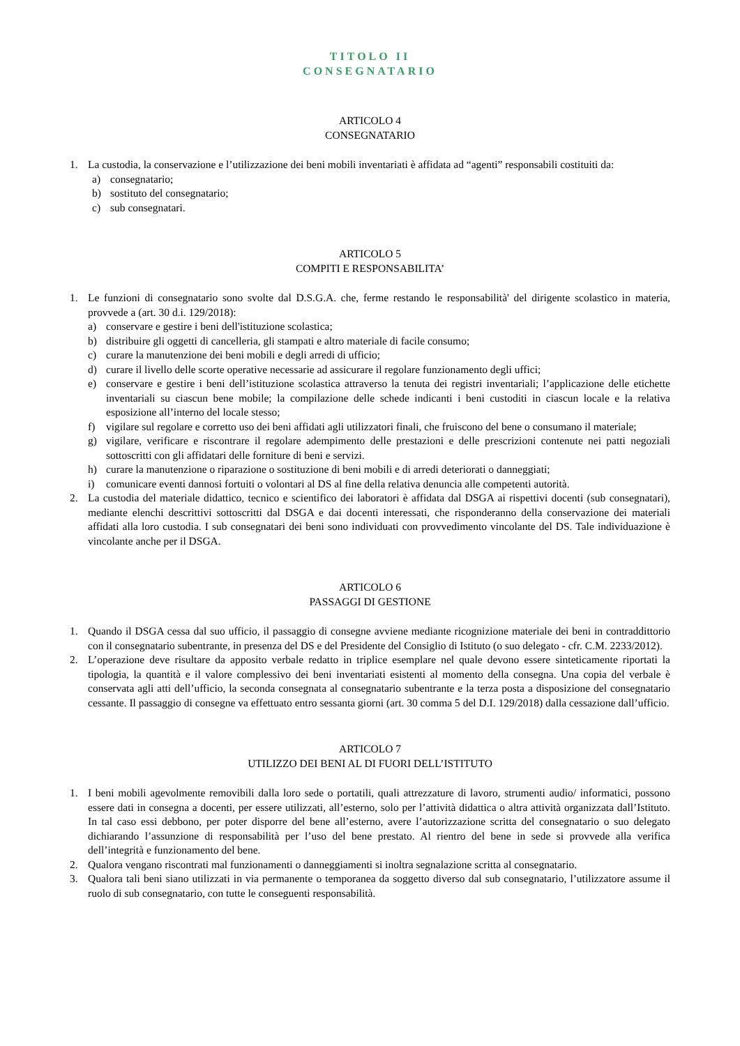TITOLO II
CONSEGNATARIO
ARTICOLO 4
CONSEGNATARIO
1. La custodia, la conservazione e l’utilizzazione dei beni mobili inventariati è affidata ad “agenti” responsabili costituiti da:
a) consegnatario;
b) sostituto del consegnatario;
c) sub consegnatari.
ARTICOLO 5
COMPITI E RESPONSABILITA’
1. Le funzioni di consegnatario sono svolte dal D.S.G.A. che, ferme restando le responsabilità' del dirigente scolastico in materia, provvede a (art. 30 d.i. 129/2018):
a) conservare e gestire i beni dell'istituzione scolastica;
b) distribuire gli oggetti di cancelleria, gli stampati e altro materiale di facile consumo;
c) curare la manutenzione dei beni mobili e degli arredi di ufficio;
d) curare il livello delle scorte operative necessarie ad assicurare il regolare funzionamento degli uffici;
e) conservare e gestire i beni dell’istituzione scolastica attraverso la tenuta dei registri inventariali; l’applicazione delle etichette inventariali su ciascun bene mobile; la compilazione delle schede indicanti i beni custoditi in ciascun locale e la relativa esposizione all’interno del locale stesso;
f) vigilare sul regolare e corretto uso dei beni affidati agli utilizzatori finali, che fruiscono del bene o consumano il materiale;
g) vigilare, verificare e riscontrare il regolare adempimento delle prestazioni e delle prescrizioni contenute nei patti negoziali sottoscritti con gli affidatari delle forniture di beni e servizi.
h) curare la manutenzione o riparazione o sostituzione di beni mobili e di arredi deteriorati o danneggiati;
i) comunicare eventi dannosi fortuiti o volontari al DS al fine della relativa denuncia alle competenti autorità.
2. La custodia del materiale didattico, tecnico e scientifico dei laboratori è affidata dal DSGA ai rispettivi docenti (sub consegnatari), mediante elenchi descrittivi sottoscritti dal DSGA e dai docenti interessati, che risponderanno della conservazione dei materiali affidati alla loro custodia. I sub consegnatari dei beni sono individuati con provvedimento vincolante del DS. Tale individuazione è vincolante anche per il DSGA.
ARTICOLO 6
PASSAGGI DI GESTIONE
1. Quando il DSGA cessa dal suo ufficio, il passaggio di consegne avviene mediante ricognizione materiale dei beni in contraddittorio con il consegnatario subentrante, in presenza del DS e del Presidente del Consiglio di Istituto (o suo delegato - cfr. C.M. 2233/2012).
2. L’operazione deve risultare da apposito verbale redatto in triplice esemplare nel quale devono essere sinteticamente riportati la tipologia, la quantità e il valore complessivo dei beni inventariati esistenti al momento della consegna. Una copia del verbale è conservata agli atti dell’ufficio, la seconda consegnata al consegnatario subentrante e la terza posta a disposizione del consegnatario cessante. Il passaggio di consegne va effettuato entro sessanta giorni (art. 30 comma 5 del D.I. 129/2018) dalla cessazione dall’ufficio.
ARTICOLO 7
UTILIZZO DEI BENI AL DI FUORI DELL’ISTITUTO
1. I beni mobili agevolmente removibili dalla loro sede o portatili, quali attrezzature di lavoro, strumenti audio/ informatici, possono essere dati in consegna a docenti, per essere utilizzati, all’esterno, solo per l’attività didattica o altra attività organizzata dall’Istituto. In tal caso essi debbono, per poter disporre del bene all’esterno, avere l’autorizzazione scritta del consegnatario o suo delegato dichiarando l’assunzione di responsabilità per l’uso del bene prestato. Al rientro del bene in sede si provvede alla verifica dell’integrità e funzionamento del bene.
2. Qualora vengano riscontrati mal funzionamenti o danneggiamenti si inoltra segnalazione scritta al consegnatario.
3. Qualora tali beni siano utilizzati in via permanente o temporanea da soggetto diverso dal sub consegnatario, l’utilizzatore assume il ruolo di sub consegnatario, con tutte le conseguenti responsabilità.